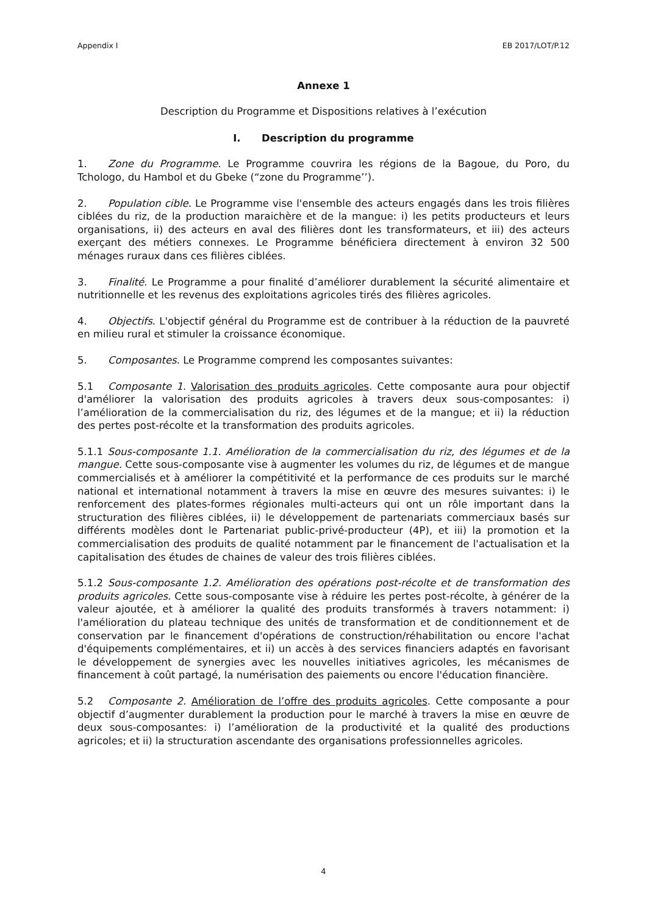Appendix I EB 2017/LOT/P.12
Annexe 1
Description du Programme et Dispositions relatives à l’exécution
I. Description du programme
1. Zone du Programme. Le Programme couvrira les régions de la Bagoue, du Poro, du Tchologo, du Hambol et du Gbeke (“zone du Programme’’).
2. Population cible. Le Programme vise l'ensemble des acteurs engagés dans les trois filières ciblées du riz, de la production maraichère et de la mangue: i) les petits producteurs et leurs organisations, ii) des acteurs en aval des filières dont les transformateurs, et iii) des acteurs exerçant des métiers connexes. Le Programme bénéficiera directement à environ 32 500 ménages ruraux dans ces filières ciblées.
3. Finalité. Le Programme a pour finalité d’améliorer durablement la sécurité alimentaire et nutritionnelle et les revenus des exploitations agricoles tirés des filières agricoles.
4. Objectifs. L'objectif général du Programme est de contribuer à la réduction de la pauvreté en milieu rural et stimuler la croissance économique.
5. Composantes. Le Programme comprend les composantes suivantes:
5.1 Composante 1. Valorisation des produits agricoles. Cette composante aura pour objectif d'améliorer la valorisation des produits agricoles à travers deux sous-composantes: i) l’amélioration de la commercialisation du riz, des légumes et de la mangue; et ii) la réduction des pertes post-récolte et la transformation des produits agricoles.
5.1.1 Sous-composante 1.1. Amélioration de la commercialisation du riz, des légumes et de la mangue. Cette sous-composante vise à augmenter les volumes du riz, de légumes et de mangue commercialisés et à améliorer la compétitivité et la performance de ces produits sur le marché national et international notamment à travers la mise en œuvre des mesures suivantes: i) le renforcement des plates-formes régionales multi-acteurs qui ont un rôle important dans la structuration des filières ciblées, ii) le développement de partenariats commerciaux basés sur différents modèles dont le Partenariat public-privé-producteur (4P), et iii) la promotion et la commercialisation des produits de qualité notamment par le financement de l'actualisation et la capitalisation des études de chaines de valeur des trois filières ciblées.
5.1.2 Sous-composante 1.2. Amélioration des opérations post-récolte et de transformation des produits agricoles. Cette sous-composante vise à réduire les pertes post-récolte, à générer de la valeur ajoutée, et à améliorer la qualité des produits transformés à travers notamment: i) l'amélioration du plateau technique des unités de transformation et de conditionnement et de conservation par le financement d'opérations de construction/réhabilitation ou encore l'achat d'équipements complémentaires, et ii) un accès à des services financiers adaptés en favorisant le développement de synergies avec les nouvelles initiatives agricoles, les mécanismes de financement à coût partagé, la numérisation des paiements ou encore l'éducation financière.
5.2 Composante 2. Amélioration de l’offre des produits agricoles. Cette composante a pour objectif d’augmenter durablement la production pour le marché à travers la mise en œuvre de deux sous-composantes: i) l’amélioration de la productivité et la qualité des productions agricoles; et ii) la structuration ascendante des organisations professionnelles agricoles.
4